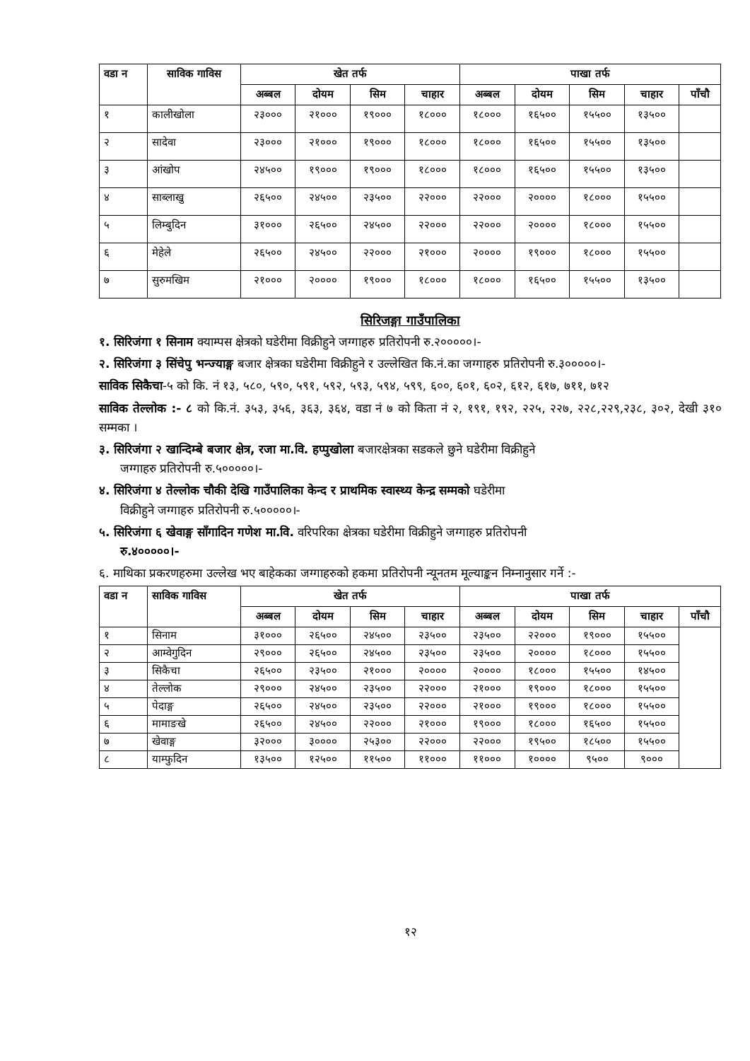| वडा न | साविक गाविस | खेत तर्फ | | | | पाखा तर्फ | | | | |
| --- | --- | --- | --- | --- | --- | --- | --- | --- | --- | --- |
| | | अब्बल | दोयम | सिम | चाहार | अब्बल | दोयम | सिम | चाहार | पाँचौ |
| १ | कालीखोला | २३००० | २१००० | १९००० | १८००० | १८००० | १६५०० | १५५०० | १३५०० | |
| २ | सादेवा | २३००० | २१००० | १९००० | १८००० | १८००० | १६५०० | १५५०० | १३५०० | |
| ३ | आंखोप | २४५०० | १९००० | १९००० | १८००० | १८००० | १६५०० | १५५०० | १३५०० | |
| ४ | साब्लाखु | २६५०० | २४५०० | २३५०० | २२००० | २२००० | २०००० | १८००० | १५५०० | |
| ५ | लिम्बुदिन | ३१००० | २६५०० | २४५०० | २२००० | २२००० | २०००० | १८००० | १५५०० | |
| ६ | मेहेले | २६५०० | २४५०० | २२००० | २१००० | २०००० | १९००० | १८००० | १५५०० | |
| ७ | सुरुमखिम | २१००० | २०००० | १९००० | १८००० | १८००० | १६५०० | १५५०० | १३५०० | |
सिरिजङ्गा गाउँपालिका
१. सिरिजंगा १ सिनाम क्याम्पस क्षेत्रको घडेरीमा विक्रीहुने जग्गाहरु प्रतिरोपनी रु.२०००००।-
२. सिरिजंगा ३ सिंचेपु भन्ज्याङ्ग बजार क्षेत्रका घडेरीमा विक्रीहुने र उल्लेखित कि.नं.का जग्गाहरु प्रतिरोपनी रु.३०००००।-
साविक सिकैचा-५ को कि. नं १३, ५८०, ५९०, ५९१, ५९२, ५९३, ५९४, ५९९, ६००, ६०१, ६०२, ६१२, ६१७, ७११, ७१२
साविक तेल्लोक :- ८ को कि.नं. ३५३, ३५६, ३६३, ३६४, वडा नं ७ को किता नं २, १९१, १९२, २२५, २२७, २२८,२२९,२३८, ३०२, देखी ३१० सम्मका ।
३. सिरिजंगा २ खान्दिम्बे बजार क्षेत्र, रजा मा.वि. हप्पुखोला बजारक्षेत्रका सडकले छुने घडेरीमा विक्रीहुने
जग्गाहरु प्रतिरोपनी रु.५०००००।-
४. सिरिजंगा ४ तेल्लोक चौकी देखि गाउँपालिका केन्द र प्राथमिक स्वास्थ्य केन्द्र सम्मको घडेरीमा
विक्रीहुने जग्गाहरु प्रतिरोपनी रु.५०००००।-
५. सिरिजंगा ६ खेवाङ्ग साँगादिन गणेश मा.वि. वरिपरिका क्षेत्रका घडेरीमा विक्रीहुने जग्गाहरु प्रतिरोपनी
रु.४०००००।-
६. माथिका प्रकरणहरुमा उल्लेख भए बाहेकका जग्गाहरुको हकमा प्रतिरोपनी न्यूनतम मूल्याङ्कन निम्नानुसार गर्ने :-
| वडा न | साविक गाविस | खेत तर्फ | | | | पाखा तर्फ | | | | |
| --- | --- | --- | --- | --- | --- | --- | --- | --- | --- | --- |
| | | अब्बल | दोयम | सिम | चाहार | अब्बल | दोयम | सिम | चाहार | पाँचौ |
| १ | सिनाम | ३१००० | २६५०० | २४५०० | २३५०० | २३५०० | २२००० | १९००० | १५५०० | |
| २ | आम्वेगुदिन | २९००० | २६५०० | २४५०० | २३५०० | २३५०० | २०००० | १८००० | १५५०० | |
| ३ | सिकैचा | २६५०० | २३५०० | २१००० | २०००० | २०००० | १८००० | १५५०० | १४५०० | |
| ४ | तेल्लोक | २९००० | २४५०० | २३५०० | २२००० | २१००० | १९००० | १८००० | १५५०० | |
| ५ | पेदाङ्ग | २६५०० | २४५०० | २३५०० | २२००० | २१००० | १९००० | १८००० | १५५०० | |
| ६ | मामाङखे | २६५०० | २४५०० | २२००० | २१००० | १९००० | १८००० | १६५०० | १५५०० | |
| ७ | खेवाङ्ग | ३२००० | ३०००० | २५३०० | २२००० | २२००० | १९५०० | १८५०० | १५५०० | |
| ८ | याम्फुदिन | १३५०० | १२५०० | ११५०० | ११००० | ११००० | १०००० | ९५०० | ९००० | |
१२